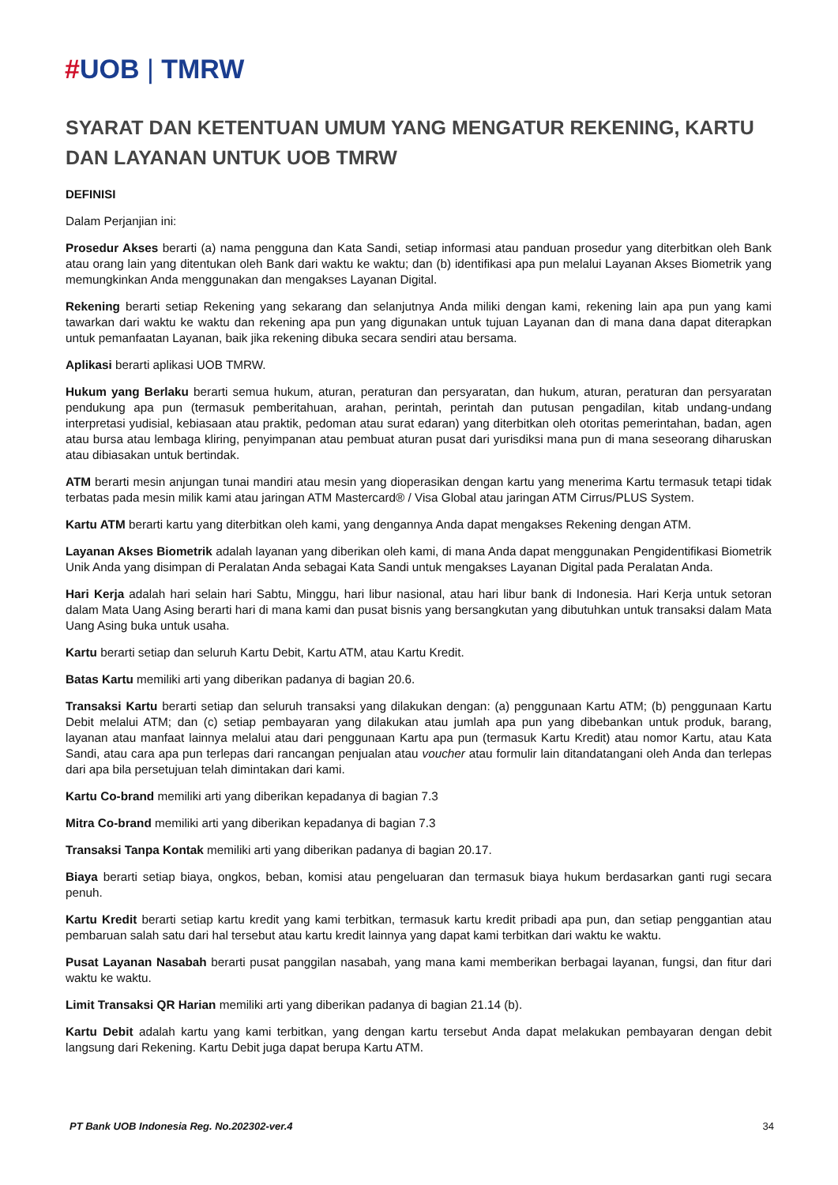#UOB | TMRW
SYARAT DAN KETENTUAN UMUM YANG MENGATUR REKENING, KARTU DAN LAYANAN UNTUK UOB TMRW
DEFINISI
Dalam Perjanjian ini:
Prosedur Akses berarti (a) nama pengguna dan Kata Sandi, setiap informasi atau panduan prosedur yang diterbitkan oleh Bank atau orang lain yang ditentukan oleh Bank dari waktu ke waktu; dan (b) identifikasi apa pun melalui Layanan Akses Biometrik yang memungkinkan Anda menggunakan dan mengakses Layanan Digital.
Rekening berarti setiap Rekening yang sekarang dan selanjutnya Anda miliki dengan kami, rekening lain apa pun yang kami tawarkan dari waktu ke waktu dan rekening apa pun yang digunakan untuk tujuan Layanan dan di mana dana dapat diterapkan untuk pemanfaatan Layanan, baik jika rekening dibuka secara sendiri atau bersama.
Aplikasi berarti aplikasi UOB TMRW.
Hukum yang Berlaku berarti semua hukum, aturan, peraturan dan persyaratan, dan hukum, aturan, peraturan dan persyaratan pendukung apa pun (termasuk pemberitahuan, arahan, perintah, perintah dan putusan pengadilan, kitab undang-undang interpretasi yudisial, kebiasaan atau praktik, pedoman atau surat edaran) yang diterbitkan oleh otoritas pemerintahan, badan, agen atau bursa atau lembaga kliring, penyimpanan atau pembuat aturan pusat dari yurisdiksi mana pun di mana seseorang diharuskan atau dibiasakan untuk bertindak.
ATM berarti mesin anjungan tunai mandiri atau mesin yang dioperasikan dengan kartu yang menerima Kartu termasuk tetapi tidak terbatas pada mesin milik kami atau jaringan ATM Mastercard® / Visa Global atau jaringan ATM Cirrus/PLUS System.
Kartu ATM berarti kartu yang diterbitkan oleh kami, yang dengannya Anda dapat mengakses Rekening dengan ATM.
Layanan Akses Biometrik adalah layanan yang diberikan oleh kami, di mana Anda dapat menggunakan Pengidentifikasi Biometrik Unik Anda yang disimpan di Peralatan Anda sebagai Kata Sandi untuk mengakses Layanan Digital pada Peralatan Anda.
Hari Kerja adalah hari selain hari Sabtu, Minggu, hari libur nasional, atau hari libur bank di Indonesia. Hari Kerja untuk setoran dalam Mata Uang Asing berarti hari di mana kami dan pusat bisnis yang bersangkutan yang dibutuhkan untuk transaksi dalam Mata Uang Asing buka untuk usaha.
Kartu berarti setiap dan seluruh Kartu Debit, Kartu ATM, atau Kartu Kredit.
Batas Kartu memiliki arti yang diberikan padanya di bagian 20.6.
Transaksi Kartu berarti setiap dan seluruh transaksi yang dilakukan dengan: (a) penggunaan Kartu ATM; (b) penggunaan Kartu Debit melalui ATM; dan (c) setiap pembayaran yang dilakukan atau jumlah apa pun yang dibebankan untuk produk, barang, layanan atau manfaat lainnya melalui atau dari penggunaan Kartu apa pun (termasuk Kartu Kredit) atau nomor Kartu, atau Kata Sandi, atau cara apa pun terlepas dari rancangan penjualan atau voucher atau formulir lain ditandatangani oleh Anda dan terlepas dari apa bila persetujuan telah dimintakan dari kami.
Kartu Co-brand memiliki arti yang diberikan kepadanya di bagian 7.3
Mitra Co-brand memiliki arti yang diberikan kepadanya di bagian 7.3
Transaksi Tanpa Kontak memiliki arti yang diberikan padanya di bagian 20.17.
Biaya berarti setiap biaya, ongkos, beban, komisi atau pengeluaran dan termasuk biaya hukum berdasarkan ganti rugi secara penuh.
Kartu Kredit berarti setiap kartu kredit yang kami terbitkan, termasuk kartu kredit pribadi apa pun, dan setiap penggantian atau pembaruan salah satu dari hal tersebut atau kartu kredit lainnya yang dapat kami terbitkan dari waktu ke waktu.
Pusat Layanan Nasabah berarti pusat panggilan nasabah, yang mana kami memberikan berbagai layanan, fungsi, dan fitur dari waktu ke waktu.
Limit Transaksi QR Harian memiliki arti yang diberikan padanya di bagian 21.14 (b).
Kartu Debit adalah kartu yang kami terbitkan, yang dengan kartu tersebut Anda dapat melakukan pembayaran dengan debit langsung dari Rekening. Kartu Debit juga dapat berupa Kartu ATM.
PT Bank UOB Indonesia Reg. No.202302-ver.4 34